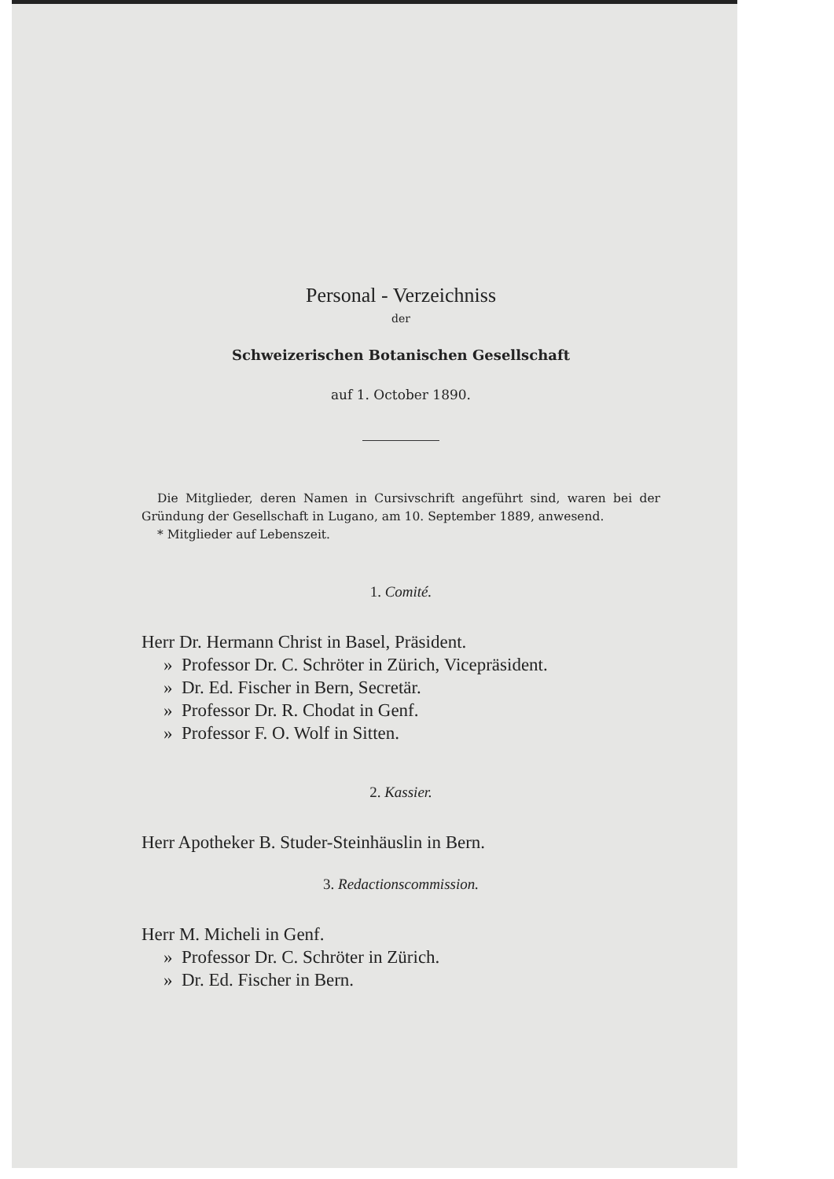Personal - Verzeichniss
der
Schweizerischen Botanischen Gesellschaft
auf 1. October 1890.
Die Mitglieder, deren Namen in Cursivschrift angeführt sind, waren bei der Gründung der Gesellschaft in Lugano, am 10. September 1889, anwesend.
* Mitglieder auf Lebenszeit.
1. Comité.
Herr Dr. Hermann Christ in Basel, Präsident.
» Professor Dr. C. Schröter in Zürich, Vicepräsident.
» Dr. Ed. Fischer in Bern, Secretär.
» Professor Dr. R. Chodat in Genf.
» Professor F. O. Wolf in Sitten.
2. Kassier.
Herr Apotheker B. Studer-Steinhäuslin in Bern.
3. Redactionscommission.
Herr M. Micheli in Genf.
» Professor Dr. C. Schröter in Zürich.
» Dr. Ed. Fischer in Bern.